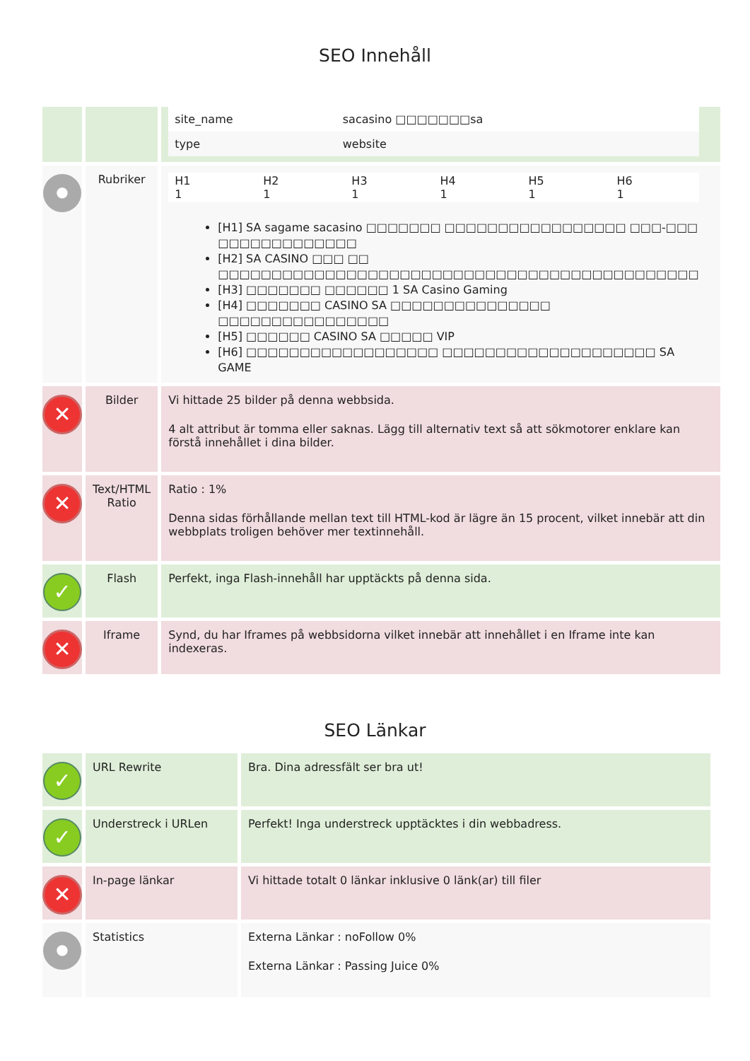SEO Innehåll
| | | / site_name / sacasino □□□□□□□sa / / type / website / |
| ● | Rubriker | / H1 1 / H2 1 / H3 1 / H4 1 / H5 1 / H6 1 / [H1] SA sagame sacasino □□□□□□□ □□□□□□□□□□□□□□□□□ □□□-□□□ □□□□□□□□□□□□□ [H2] SA CASINO □□□ □□ □□□□□□□□□□□□□□□□□□□□□□□□□□□□□□□□□□□□□□□□□□□□□ [H3] □□□□□□□ □□□□□□ 1 SA Casino Gaming [H4] □□□□□□□ CASINO SA □□□□□□□□□□□□□□□ □□□□□□□□□□□□□□□□ [H5] □□□□□□ CASINO SA □□□□□ VIP [H6] □□□□□□□□□□□□□□□□□□ □□□□□□□□□□□□□□□□□□□□ SA GAME |
| ✕ | Bilder | Vi hittade 25 bilder på denna webbsida. 4 alt attribut är tomma eller saknas. Lägg till alternativ text så att sökmotorer enklare kan förstå innehållet i dina bilder. |
| ✕ | Text/HTML Ratio | Ratio : 1% Denna sidas förhållande mellan text till HTML-kod är lägre än 15 procent, vilket innebär att din webbplats troligen behöver mer textinnehåll. |
| ✓ | Flash | Perfekt, inga Flash-innehåll har upptäckts på denna sida. |
| ✕ | Iframe | Synd, du har Iframes på webbsidorna vilket innebär att innehållet i en Iframe inte kan indexeras. |
SEO Länkar
| ✓ | URL Rewrite | Bra. Dina adressfält ser bra ut! |
| ✓ | Understreck i URLen | Perfekt! Inga understreck upptäcktes i din webbadress. |
| ✕ | In-page länkar | Vi hittade totalt 0 länkar inklusive 0 länk(ar) till filer |
| ● | Statistics | Externa Länkar : noFollow 0% Externa Länkar : Passing Juice 0% |